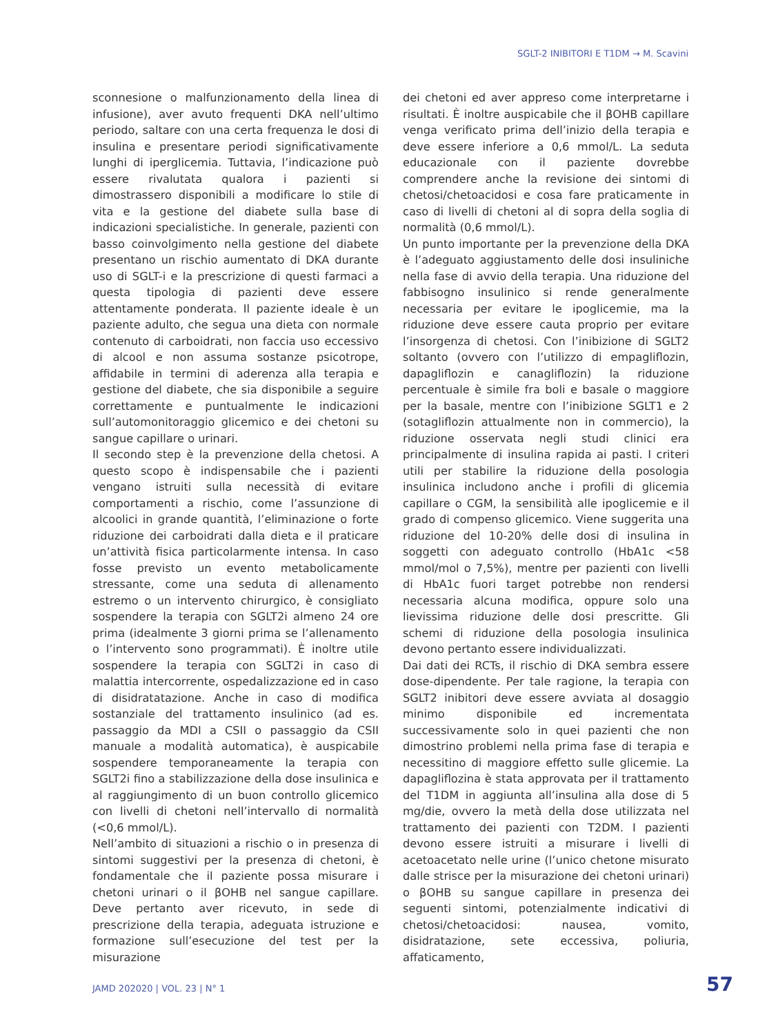SGLT-2 INIBITORI E T1DM → M. Scavini
sconnesione o malfunzionamento della linea di infusione), aver avuto frequenti DKA nell’ultimo periodo, saltare con una certa frequenza le dosi di insulina e presentare periodi significativamente lunghi di iperglicemia. Tuttavia, l’indicazione può essere rivalutata qualora i pazienti si dimostrassero disponibili a modificare lo stile di vita e la gestione del diabete sulla base di indicazioni specialistiche. In generale, pazienti con basso coinvolgimento nella gestione del diabete presentano un rischio aumentato di DKA durante uso di SGLT-i e la prescrizione di questi farmaci a questa tipologia di pazienti deve essere attentamente ponderata. Il paziente ideale è un paziente adulto, che segua una dieta con normale contenuto di carboidrati, non faccia uso eccessivo di alcool e non assuma sostanze psicotrope, affidabile in termini di aderenza alla terapia e gestione del diabete, che sia disponibile a seguire correttamente e puntualmente le indicazioni sull’automonitoraggio glicemico e dei chetoni su sangue capillare o urinari.
Il secondo step è la prevenzione della chetosi. A questo scopo è indispensabile che i pazienti vengano istruiti sulla necessità di evitare comportamenti a rischio, come l’assunzione di alcoolici in grande quantità, l’eliminazione o forte riduzione dei carboidrati dalla dieta e il praticare un’attività fisica particolarmente intensa. In caso fosse previsto un evento metabolicamente stressante, come una seduta di allenamento estremo o un intervento chirurgico, è consigliato sospendere la terapia con SGLT2i almeno 24 ore prima (idealmente 3 giorni prima se l’allenamento o l’intervento sono programmati). È inoltre utile sospendere la terapia con SGLT2i in caso di malattia intercorrente, ospedalizzazione ed in caso di disidratatazione. Anche in caso di modifica sostanziale del trattamento insulinico (ad es. passaggio da MDI a CSII o passaggio da CSII manuale a modalità automatica), è auspicabile sospendere temporaneamente la terapia con SGLT2i fino a stabilizzazione della dose insulinica e al raggiungimento di un buon controllo glicemico con livelli di chetoni nell’intervallo di normalità (<0,6 mmol/L).
Nell’ambito di situazioni a rischio o in presenza di sintomi suggestivi per la presenza di chetoni, è fondamentale che il paziente possa misurare i chetoni urinari o il βOHB nel sangue capillare. Deve pertanto aver ricevuto, in sede di prescrizione della terapia, adeguata istruzione e formazione sull’esecuzione del test per la misurazione
dei chetoni ed aver appreso come interpretarne i risultati. È inoltre auspicabile che il βOHB capillare venga verificato prima dell’inizio della terapia e deve essere inferiore a 0,6 mmol/L. La seduta educazionale con il paziente dovrebbe comprendere anche la revisione dei sintomi di chetosi/chetoacidosi e cosa fare praticamente in caso di livelli di chetoni al di sopra della soglia di normalità (0,6 mmol/L).
Un punto importante per la prevenzione della DKA è l’adeguato aggiustamento delle dosi insuliniche nella fase di avvio della terapia. Una riduzione del fabbisogno insulinico si rende generalmente necessaria per evitare le ipoglicemie, ma la riduzione deve essere cauta proprio per evitare l’insorgenza di chetosi. Con l’inibizione di SGLT2 soltanto (ovvero con l’utilizzo di empagliflozin, dapagliflozin e canagliflozin) la riduzione percentuale è simile fra boli e basale o maggiore per la basale, mentre con l’inibizione SGLT1 e 2 (sotagliflozin attualmente non in commercio), la riduzione osservata negli studi clinici era principalmente di insulina rapida ai pasti. I criteri utili per stabilire la riduzione della posologia insulinica includono anche i profili di glicemia capillare o CGM, la sensibilità alle ipoglicemie e il grado di compenso glicemico. Viene suggerita una riduzione del 10-20% delle dosi di insulina in soggetti con adeguato controllo (HbA1c <58 mmol/mol o 7,5%), mentre per pazienti con livelli di HbA1c fuori target potrebbe non rendersi necessaria alcuna modifica, oppure solo una lievissima riduzione delle dosi prescritte. Gli schemi di riduzione della posologia insulinica devono pertanto essere individualizzati.
Dai dati dei RCTs, il rischio di DKA sembra essere dose-dipendente. Per tale ragione, la terapia con SGLT2 inibitori deve essere avviata al dosaggio minimo disponibile ed incrementata successivamente solo in quei pazienti che non dimostrino problemi nella prima fase di terapia e necessitino di maggiore effetto sulle glicemie. La dapagliflozina è stata approvata per il trattamento del T1DM in aggiunta all’insulina alla dose di 5 mg/die, ovvero la metà della dose utilizzata nel trattamento dei pazienti con T2DM. I pazienti devono essere istruiti a misurare i livelli di acetoacetato nelle urine (l’unico chetone misurato dalle strisce per la misurazione dei chetoni urinari) o βOHB su sangue capillare in presenza dei seguenti sintomi, potenzialmente indicativi di chetosi/chetoacidosi: nausea, vomito, disidratazione, sete eccessiva, poliuria, affaticamento,
JAMD 202020 | VOL. 23 | N° 1 57